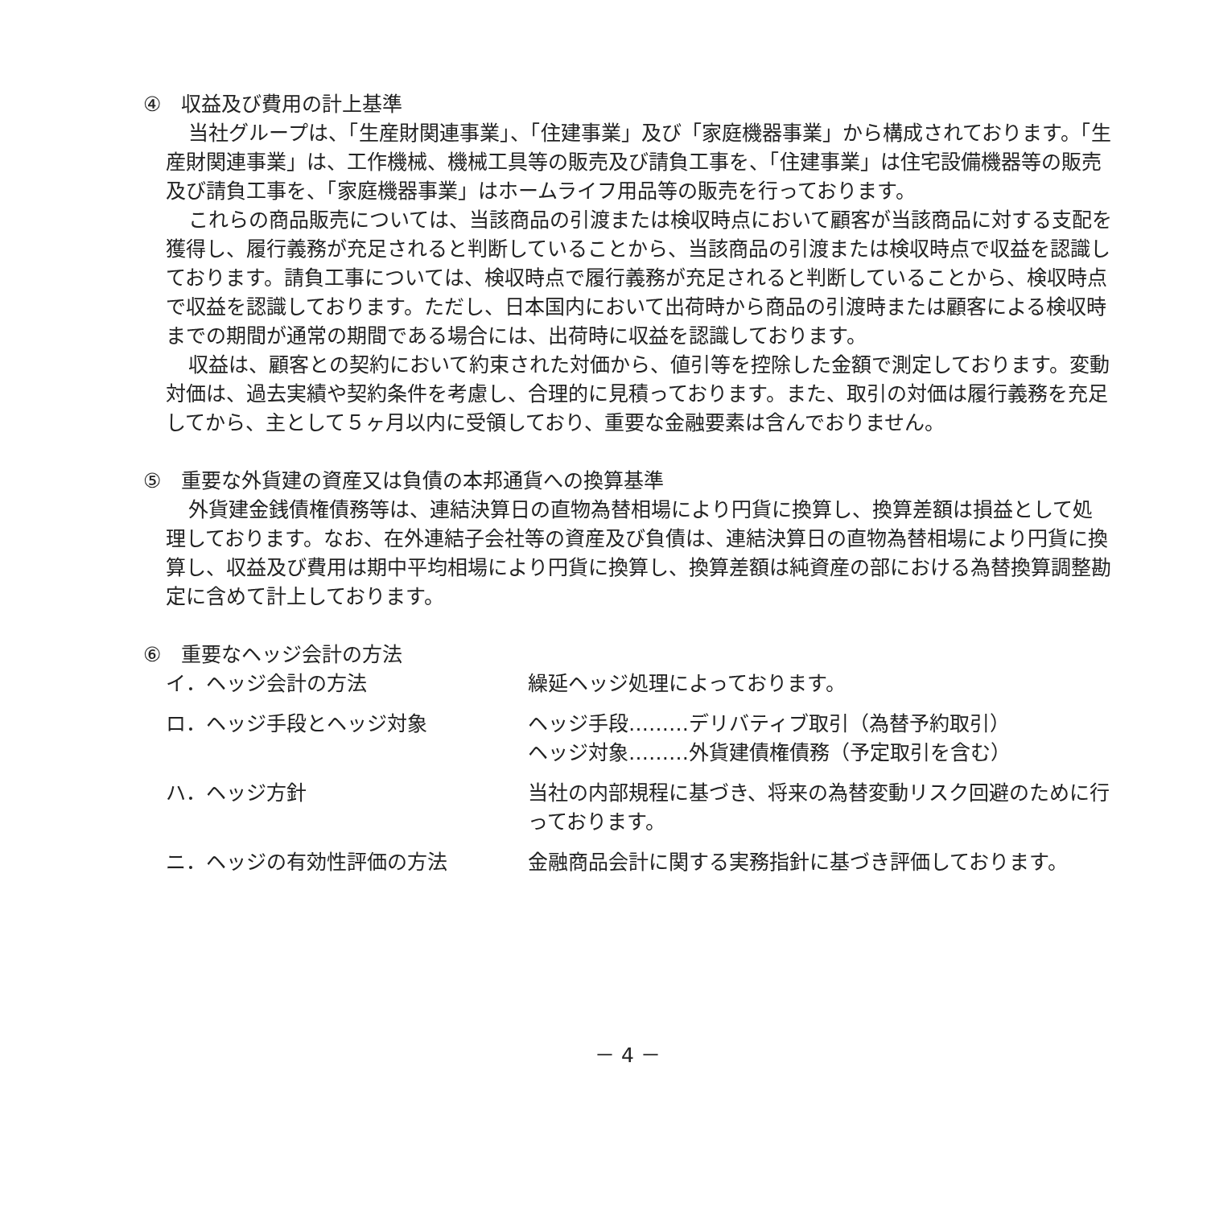④　収益及び費用の計上基準
当社グループは、「生産財関連事業」、「住建事業」及び「家庭機器事業」から構成されております。「生産財関連事業」は、工作機械、機械工具等の販売及び請負工事を、「住建事業」は住宅設備機器等の販売及び請負工事を、「家庭機器事業」はホームライフ用品等の販売を行っております。
これらの商品販売については、当該商品の引渡または検収時点において顧客が当該商品に対する支配を獲得し、履行義務が充足されると判断していることから、当該商品の引渡または検収時点で収益を認識しております。請負工事については、検収時点で履行義務が充足されると判断していることから、検収時点で収益を認識しております。ただし、日本国内において出荷時から商品の引渡時または顧客による検収時までの期間が通常の期間である場合には、出荷時に収益を認識しております。
収益は、顧客との契約において約束された対価から、値引等を控除した金額で測定しております。変動対価は、過去実績や契約条件を考慮し、合理的に見積っております。また、取引の対価は履行義務を充足してから、主として５ヶ月以内に受領しており、重要な金融要素は含んでおりません。
⑤　重要な外貨建の資産又は負債の本邦通貨への換算基準
外貨建金銭債権債務等は、連結決算日の直物為替相場により円貨に換算し、換算差額は損益として処理しております。なお、在外連結子会社等の資産及び負債は、連結決算日の直物為替相場により円貨に換算し、収益及び費用は期中平均相場により円貨に換算し、換算差額は純資産の部における為替換算調整勘定に含めて計上しております。
⑥　重要なヘッジ会計の方法
| イ．ヘッジ会計の方法 | 繰延ヘッジ処理によっております。 |
| ロ．ヘッジ手段とヘッジ対象 | ヘッジ手段………デリバティブ取引（為替予約取引） ヘッジ対象………外貨建債権債務（予定取引を含む） |
| ハ．ヘッジ方針 | 当社の内部規程に基づき、将来の為替変動リスク回避のために行っております。 |
| ニ．ヘッジの有効性評価の方法 | 金融商品会計に関する実務指針に基づき評価しております。 |
－ 4 －